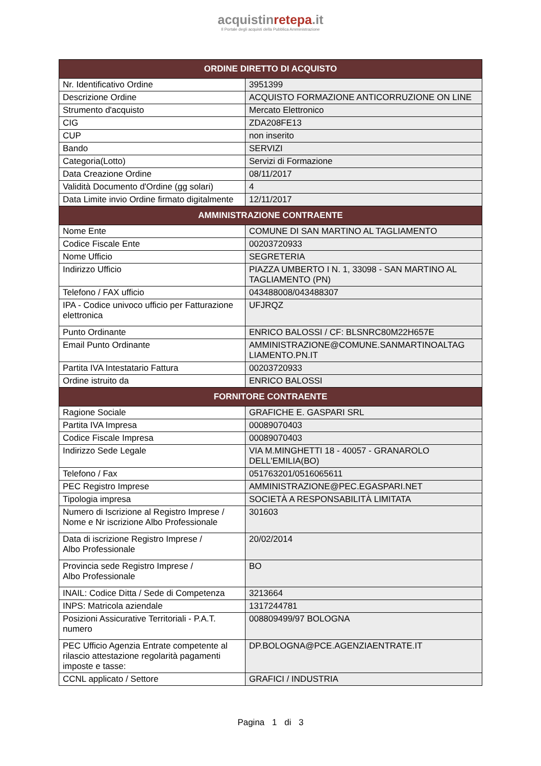acquistinretepa.it
Il Portale degli acquisti della Pubblica Amministrazione
| ORDINE DIRETTO DI ACQUISTO | |
| --- | --- |
| Nr. Identificativo Ordine | 3951399 |
| Descrizione Ordine | ACQUISTO FORMAZIONE ANTICORRUZIONE ON LINE |
| Strumento d'acquisto | Mercato Elettronico |
| CIG | ZDA208FE13 |
| CUP | non inserito |
| Bando | SERVIZI |
| Categoria(Lotto) | Servizi di Formazione |
| Data Creazione Ordine | 08/11/2017 |
| Validità Documento d'Ordine (gg solari) | 4 |
| Data Limite invio Ordine firmato digitalmente | 12/11/2017 |
| AMMINISTRAZIONE CONTRAENTE | |
| Nome Ente | COMUNE DI SAN MARTINO AL TAGLIAMENTO |
| Codice Fiscale Ente | 00203720933 |
| Nome Ufficio | SEGRETERIA |
| Indirizzo Ufficio | PIAZZA UMBERTO I N. 1, 33098 - SAN MARTINO AL TAGLIAMENTO (PN) |
| Telefono / FAX ufficio | 043488008/043488307 |
| IPA - Codice univoco ufficio per Fatturazione elettronica | UFJRQZ |
| Punto Ordinante | ENRICO BALOSSI / CF: BLSNRC80M22H657E |
| Email Punto Ordinante | AMMINISTRAZIONE@COMUNE.SANMARTINOALTAG LIAMENTO.PN.IT |
| Partita IVA Intestatario Fattura | 00203720933 |
| Ordine istruito da | ENRICO BALOSSI |
| FORNITORE CONTRAENTE | |
| Ragione Sociale | GRAFICHE E. GASPARI SRL |
| Partita IVA Impresa | 00089070403 |
| Codice Fiscale Impresa | 00089070403 |
| Indirizzo Sede Legale | VIA M.MINGHETTI 18 - 40057 - GRANAROLO DELL'EMILIA(BO) |
| Telefono / Fax | 051763201/0516065611 |
| PEC Registro Imprese | AMMINISTRAZIONE@PEC.EGASPARI.NET |
| Tipologia impresa | SOCIETÀ A RESPONSABILITÀ LIMITATA |
| Numero di Iscrizione al Registro Imprese / Nome e Nr iscrizione Albo Professionale | 301603 |
| Data di iscrizione Registro Imprese / Albo Professionale | 20/02/2014 |
| Provincia sede Registro Imprese / Albo Professionale | BO |
| INAIL: Codice Ditta / Sede di Competenza | 3213664 |
| INPS: Matricola aziendale | 1317244781 |
| Posizioni Assicurative Territoriali - P.A.T. numero | 008809499/97 BOLOGNA |
| PEC Ufficio Agenzia Entrate competente al rilascio attestazione regolarità pagamenti imposte e tasse: | DP.BOLOGNA@PCE.AGENZIAENTRATE.IT |
| CCNL applicato / Settore | GRAFICI / INDUSTRIA |
Pagina 1 di 3